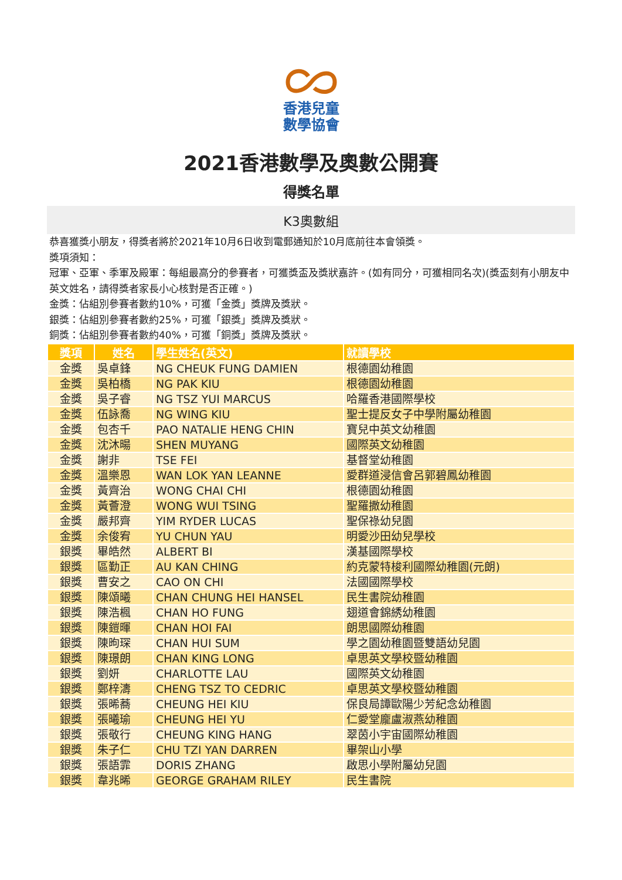香港兒童
數學協會
2021香港數學及奧數公開賽
得獎名單
K3奧數組
恭喜獲獎小朋友，得獎者將於2021年10月6日收到電郵通知於10月底前往本會領獎。
獎項須知：
冠軍、亞軍、季軍及殿軍：每組最高分的參賽者，可獲獎盃及獎狀嘉許。(如有同分，可獲相同名次)(獎盃刻有小朋友中英文姓名，請得獎者家長小心核對是否正確。)
金獎：佔組別參賽者數約10%，可獲「金獎」獎牌及獎狀。
銀獎：佔組別參賽者數約25%，可獲「銀獎」獎牌及獎狀。
銅獎：佔組別參賽者數約40%，可獲「銅獎」獎牌及獎狀。
| 獎項 | 姓名 | 學生姓名(英文) | 就讀學校 |
| --- | --- | --- | --- |
| 金獎 | 吳卓鋒 | NG CHEUK FUNG DAMIEN | 根德園幼稚園 |
| 金獎 | 吳柏橋 | NG PAK KIU | 根德園幼稚園 |
| 金獎 | 吳子睿 | NG TSZ YUI MARCUS | 哈羅香港國際學校 |
| 金獎 | 伍詠喬 | NG WING KIU | 聖士提反女子中學附屬幼稚園 |
| 金獎 | 包杏千 | PAO NATALIE HENG CHIN | 寶兒中英文幼稚園 |
| 金獎 | 沈沐暘 | SHEN MUYANG | 國際英文幼稚園 |
| 金獎 | 謝非 | TSE FEI | 基督堂幼稚園 |
| 金獎 | 溫樂恩 | WAN LOK YAN LEANNE | 愛群道浸信會呂郭碧鳳幼稚園 |
| 金獎 | 黃齊治 | WONG CHAI CHI | 根德園幼稚園 |
| 金獎 | 黃薈澄 | WONG WUI TSING | 聖羅撒幼稚園 |
| 金獎 | 嚴邦齊 | YIM RYDER LUCAS | 聖保祿幼兒園 |
| 金獎 | 余俊宥 | YU CHUN YAU | 明愛沙田幼兒學校 |
| 銀獎 | 畢皓然 | ALBERT BI | 漢基國際學校 |
| 銀獎 | 區勤正 | AU KAN CHING | 約克蒙特梭利國際幼稚園(元朗) |
| 銀獎 | 曹安之 | CAO ON CHI | 法國國際學校 |
| 銀獎 | 陳頌曦 | CHAN CHUNG HEI HANSEL | 民生書院幼稚園 |
| 銀獎 | 陳浩楓 | CHAN HO FUNG | 翅道會錦綉幼稚園 |
| 銀獎 | 陳鎧暉 | CHAN HOI FAI | 朗思國際幼稚園 |
| 銀獎 | 陳昫琛 | CHAN HUI SUM | 學之園幼稚園暨雙語幼兒園 |
| 銀獎 | 陳璟朗 | CHAN KING LONG | 卓思英文學校暨幼稚園 |
| 銀獎 | 劉妍 | CHARLOTTE LAU | 國際英文幼稚園 |
| 銀獎 | 鄭梓濤 | CHENG TSZ TO CEDRIC | 卓思英文學校暨幼稚園 |
| 銀獎 | 張晞蕎 | CHEUNG HEI KIU | 保良局譚歐陽少芳紀念幼稚園 |
| 銀獎 | 張曦瑜 | CHEUNG HEI YU | 仁愛堂龐盧淑燕幼稚園 |
| 銀獎 | 張敬行 | CHEUNG KING HANG | 翠茵小宇宙國際幼稚園 |
| 銀獎 | 朱子仁 | CHU TZI YAN DARREN | 畢架山小學 |
| 銀獎 | 張語霏 | DORIS ZHANG | 啟思小學附屬幼兒園 |
| 銀獎 | 韋兆晞 | GEORGE GRAHAM RILEY | 民生書院 |